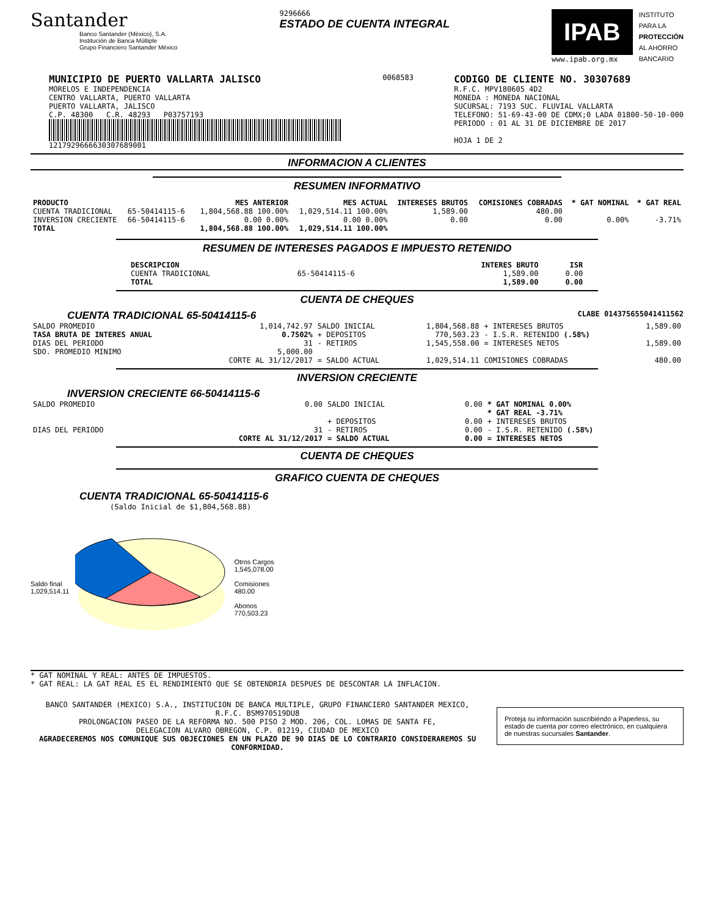Santander
Banco Santander (México), S.A.
Institución de Banca Múltiple
Grupo Financiero Santander México
9296666
ESTADO DE CUENTA INTEGRAL
IPAB
www.ipab.org.mx
INSTITUTO
PARA LA
PROTECCIÓN
AL AHORRO
BANCARIO
MUNICIPIO DE PUERTO VALLARTA JALISCO
MORELOS E INDEPENDENCIA
CENTRO VALLARTA, PUERTO VALLARTA
PUERTO VALLARTA, JALISCO
C.P. 48300 C.R. 48293 P03757193
1217929666630307689001
0068583
CODIGO DE CLIENTE NO. 30307689
R.F.C. MPV180605 4D2
MONEDA : MONEDA NACIONAL
SUCURSAL: 7193 SUC. FLUVIAL VALLARTA
TELEFONO: 51-69-43-00 DE CDMX;0 LADA 01800-50-10-000
PERIODO : 01 AL 31 DE DICIEMBRE DE 2017
HOJA 1 DE 2
INFORMACION A CLIENTES
RESUMEN INFORMATIVO
| PRODUCTO | | MES ANTERIOR | MES ACTUAL | INTERESES BRUTOS | COMISIONES COBRADAS | * GAT NOMINAL | * GAT REAL |
| --- | --- | --- | --- | --- | --- | --- | --- |
| CUENTA TRADICIONAL | 65-50414115-6 | 1,804,568.88 100.00% | 1,029,514.11 100.00% | 1,589.00 | 480.00 | | |
| INVERSION CRECIENTE | 66-50414115-6 | 0.00 0.00% | 0.00 0.00% | 0.00 | 0.00 | 0.00% | -3.71% |
| TOTAL | | 1,804,568.88 100.00% | 1,029,514.11 100.00% | | | | |
RESUMEN DE INTERESES PAGADOS E IMPUESTO RETENIDO
| DESCRIPCION | | INTERES BRUTO | ISR |
| --- | --- | --- | --- |
| CUENTA TRADICIONAL | 65-50414115-6 | 1,589.00 | 0.00 |
| TOTAL | | 1,589.00 | 0.00 |
CUENTA DE CHEQUES
CUENTA TRADICIONAL 65-50414115-6 CLABE 014375655041411562
| SALDO PROMEDIO | 1,014,742.97 | SALDO INICIAL | 1,804,568.88 | + INTERESES BRUTOS | 1,589.00 |
| TASA BRUTA DE INTERES ANUAL | 0.7502% | + DEPOSITOS | 770,503.23 | - I.S.R. RETENIDO (.58%) | |
| DIAS DEL PERIODO | 31 | - RETIROS | 1,545,558.00 | = INTERESES NETOS | 1,589.00 |
| SDO. PROMEDIO MINIMO | 5,000.00 | | | | |
| | CORTE AL 31/12/2017 | = SALDO ACTUAL | 1,029,514.11 | COMISIONES COBRADAS | 480.00 |
INVERSION CRECIENTE
INVERSION CRECIENTE 66-50414115-6
| SALDO PROMEDIO | 0.00 | SALDO INICIAL | 0.00 | * GAT NOMINAL 0.00% |
| | | | | * GAT REAL -3.71% |
| | | + DEPOSITOS | 0.00 | + INTERESES BRUTOS |
| DIAS DEL PERIODO | 31 | - RETIROS | 0.00 | - I.S.R. RETENIDO (.58%) |
| | CORTE AL 31/12/2017 | = SALDO ACTUAL | 0.00 | = INTERESES NETOS |
CUENTA DE CHEQUES
GRAFICO CUENTA DE CHEQUES
CUENTA TRADICIONAL 65-50414115-6
(Saldo Inicial de $1,804,568.88)
Saldo final
1,029,514.11
Otros Cargos
1,545,078.00
Comisiones
480.00
Abonos
770,503.23
* GAT NOMINAL Y REAL: ANTES DE IMPUESTOS.
* GAT REAL: LA GAT REAL ES EL RENDIMIENTO QUE SE OBTENDRIA DESPUES DE DESCONTAR LA INFLACION.
BANCO SANTANDER (MEXICO) S.A., INSTITUCION DE BANCA MULTIPLE, GRUPO FINANCIERO SANTANDER MEXICO,
R.F.C. BSM970519DU8
PROLONGACION PASEO DE LA REFORMA NO. 500 PISO 2 MOD. 206, COL. LOMAS DE SANTA FE,
DELEGACION ALVARO OBREGON, C.P. 01219, CIUDAD DE MEXICO
AGRADECEREMOS NOS COMUNIQUE SUS OBJECIONES EN UN PLAZO DE 90 DIAS DE LO CONTRARIO CONSIDERAREMOS SU CONFORMIDAD.
Proteja su información suscribiéndo a Paperless, su estado de cuenta por correo electrónico, en cualquiera de nuestras sucursales Santander.